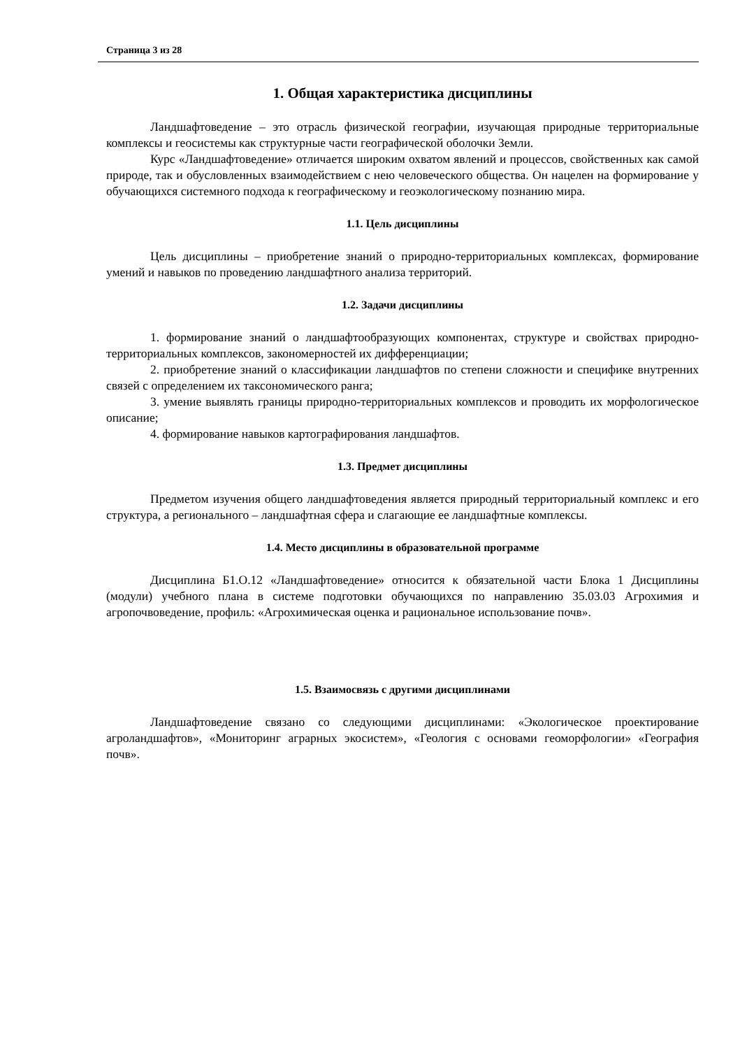Страница 3 из 28
1. Общая характеристика дисциплины
Ландшафтоведение – это отрасль физической географии, изучающая природные территориальные комплексы и геосистемы как структурные части географической оболочки Земли.
Курс «Ландшафтоведение» отличается широким охватом явлений и процессов, свойственных как самой природе, так и обусловленных взаимодействием с нею человеческого общества. Он нацелен на формирование у обучающихся системного подхода к географическому и геоэкологическому познанию мира.
1.1. Цель дисциплины
Цель дисциплины – приобретение знаний о природно-территориальных комплексах, формирование умений и навыков по проведению ландшафтного анализа территорий.
1.2. Задачи дисциплины
1. формирование знаний о ландшафтообразующих компонентах, структуре и свойствах природно-территориальных комплексов, закономерностей их дифференциации;
2. приобретение знаний о классификации ландшафтов по степени сложности и специфике внутренних связей с определением их таксономического ранга;
3. умение выявлять границы природно-территориальных комплексов и проводить их морфологическое описание;
4. формирование навыков картографирования ландшафтов.
1.3. Предмет дисциплины
Предметом изучения общего ландшафтоведения является природный территориальный комплекс и его структура, а регионального – ландшафтная сфера и слагающие ее ландшафтные комплексы.
1.4. Место дисциплины в образовательной программе
Дисциплина Б1.О.12 «Ландшафтоведение» относится к обязательной части Блока 1 Дисциплины (модули) учебного плана в системе подготовки обучающихся по направлению 35.03.03 Агрохимия и агропочвоведение, профиль: «Агрохимическая оценка и рациональное использование почв».
1.5. Взаимосвязь с другими дисциплинами
Ландшафтоведение связано со следующими дисциплинами: «Экологическое проектирование агроландшафтов», «Мониторинг аграрных экосистем», «Геология с основами геоморфологии» «География почв».